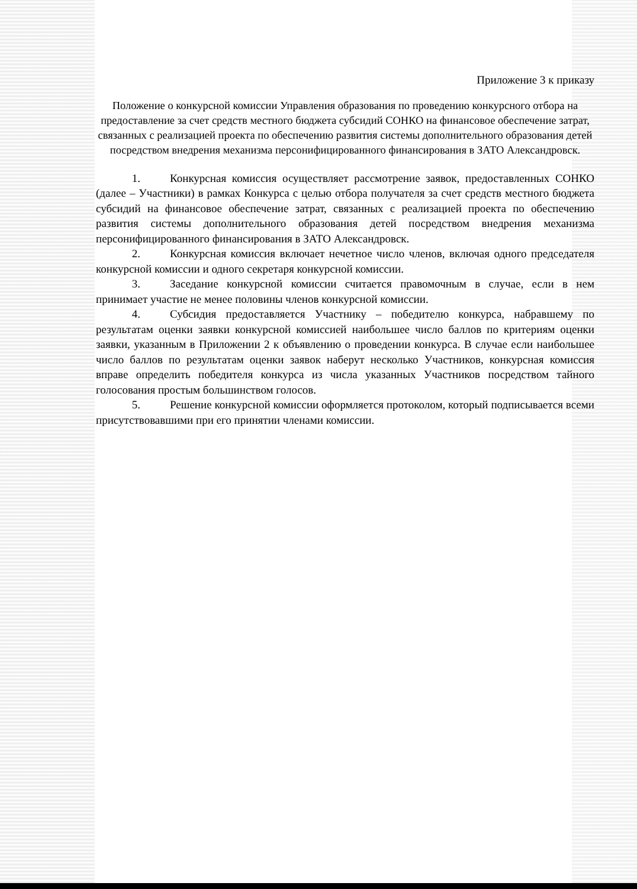Приложение 3 к приказу
Положение о конкурсной комиссии Управления образования по проведению конкурсного отбора на предоставление за счет средств местного бюджета субсидий СОНКО на финансовое обеспечение затрат, связанных с реализацией проекта по обеспечению развития системы дополнительного образования детей посредством внедрения механизма персонифицированного финансирования в ЗАТО Александровск.
1. Конкурсная комиссия осуществляет рассмотрение заявок, предоставленных СОНКО (далее – Участники) в рамках Конкурса с целью отбора получателя за счет средств местного бюджета субсидий на финансовое обеспечение затрат, связанных с реализацией проекта по обеспечению развития системы дополнительного образования детей посредством внедрения механизма персонифицированного финансирования в ЗАТО Александровск.
2. Конкурсная комиссия включает нечетное число членов, включая одного председателя конкурсной комиссии и одного секретаря конкурсной комиссии.
3. Заседание конкурсной комиссии считается правомочным в случае, если в нем принимает участие не менее половины членов конкурсной комиссии.
4. Субсидия предоставляется Участнику – победителю конкурса, набравшему по результатам оценки заявки конкурсной комиссией наибольшее число баллов по критериям оценки заявки, указанным в Приложении 2 к объявлению о проведении конкурса. В случае если наибольшее число баллов по результатам оценки заявок наберут несколько Участников, конкурсная комиссия вправе определить победителя конкурса из числа указанных Участников посредством тайного голосования простым большинством голосов.
5. Решение конкурсной комиссии оформляется протоколом, который подписывается всеми присутствовавшими при его принятии членами комиссии.